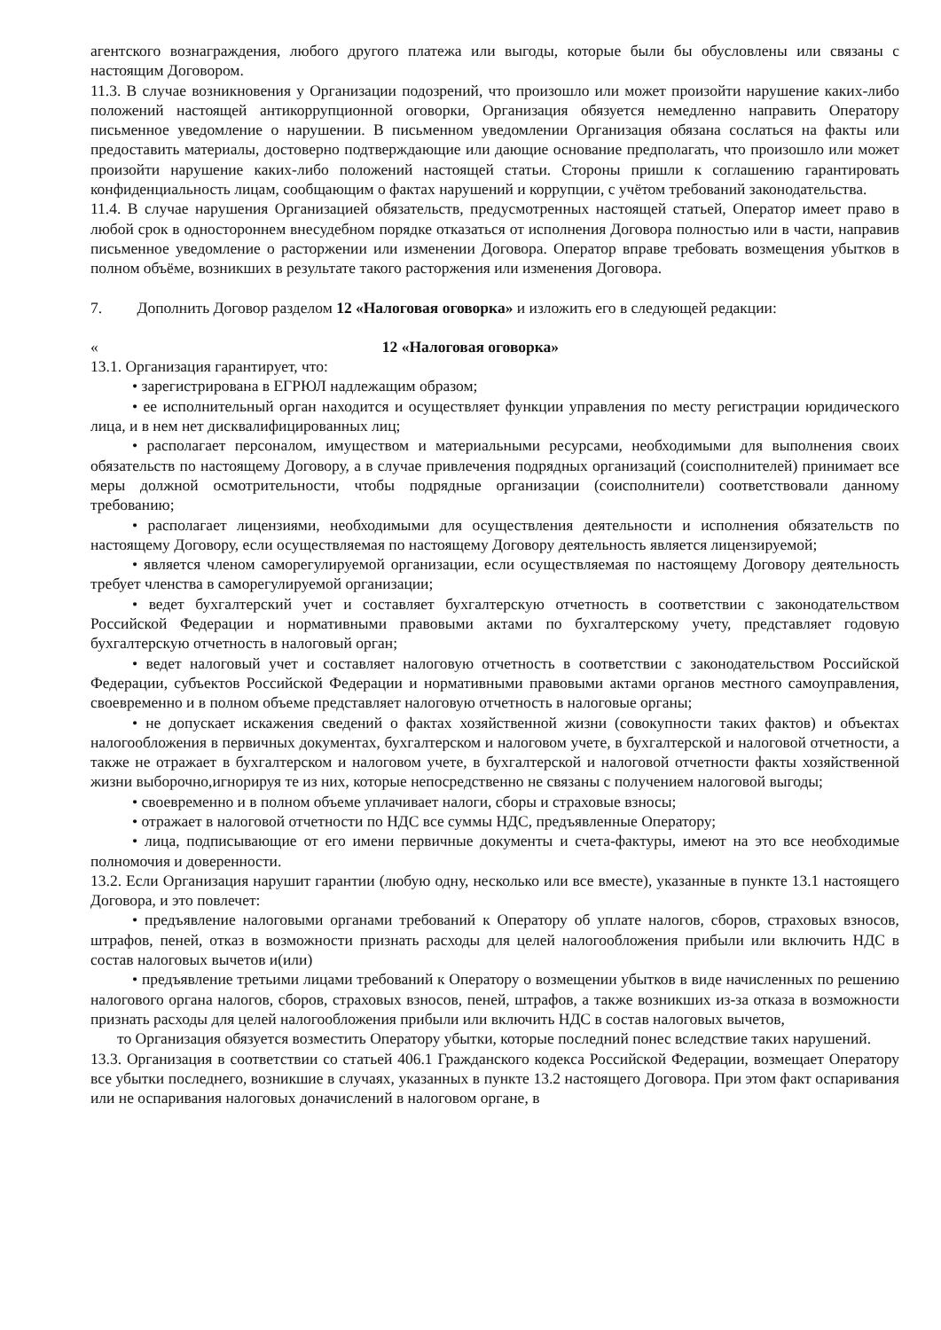агентского вознаграждения, любого другого платежа или выгоды, которые были бы обусловлены или связаны с настоящим Договором.
11.3. В случае возникновения у Организации подозрений, что произошло или может произойти нарушение каких-либо положений настоящей антикоррупционной оговорки, Организация обязуется немедленно направить Оператору письменное уведомление о нарушении. В письменном уведомлении Организация обязана сослаться на факты или предоставить материалы, достоверно подтверждающие или дающие основание предполагать, что произошло или может произойти нарушение каких-либо положений настоящей статьи. Стороны пришли к соглашению гарантировать конфиденциальность лицам, сообщающим о фактах нарушений и коррупции, с учётом требований законодательства.
11.4. В случае нарушения Организацией обязательств, предусмотренных настоящей статьей, Оператор имеет право в любой срок в одностороннем внесудебном порядке отказаться от исполнения Договора полностью или в части, направив письменное уведомление о расторжении или изменении Договора. Оператор вправе требовать возмещения убытков в полном объёме, возникших в результате такого расторжения или изменения Договора.
7. Дополнить Договор разделом 12 «Налоговая оговорка» и изложить его в следующей редакции:
« 12 «Налоговая оговорка»
13.1. Организация гарантирует, что:
• зарегистрирована в ЕГРЮЛ надлежащим образом;
• ее исполнительный орган находится и осуществляет функции управления по месту регистрации юридического лица, и в нем нет дисквалифицированных лиц;
• располагает персоналом, имуществом и материальными ресурсами, необходимыми для выполнения своих обязательств по настоящему Договору, а в случае привлечения подрядных организаций (соисполнителей) принимает все меры должной осмотрительности, чтобы подрядные организации (соисполнители) соответствовали данному требованию;
• располагает лицензиями, необходимыми для осуществления деятельности и исполнения обязательств по настоящему Договору, если осуществляемая по настоящему Договору деятельность является лицензируемой;
• является членом саморегулируемой организации, если осуществляемая по настоящему Договору деятельность требует членства в саморегулируемой организации;
• ведет бухгалтерский учет и составляет бухгалтерскую отчетность в соответствии с законодательством Российской Федерации и нормативными правовыми актами по бухгалтерскому учету, представляет годовую бухгалтерскую отчетность в налоговый орган;
• ведет налоговый учет и составляет налоговую отчетность в соответствии с законодательством Российской Федерации, субъектов Российской Федерации и нормативными правовыми актами органов местного самоуправления, своевременно и в полном объеме представляет налоговую отчетность в налоговые органы;
• не допускает искажения сведений о фактах хозяйственной жизни (совокупности таких фактов) и объектах налогообложения в первичных документах, бухгалтерском и налоговом учете, в бухгалтерской и налоговой отчетности, а также не отражает в бухгалтерском и налоговом учете, в бухгалтерской и налоговой отчетности факты хозяйственной жизни выборочно,игнорируя те из них, которые непосредственно не связаны с получением налоговой выгоды;
• своевременно и в полном объеме уплачивает налоги, сборы и страховые взносы;
• отражает в налоговой отчетности по НДС все суммы НДС, предъявленные Оператору;
• лица, подписывающие от его имени первичные документы и счета-фактуры, имеют на это все необходимые полномочия и доверенности.
13.2. Если Организация нарушит гарантии (любую одну, несколько или все вместе), указанные в пункте 13.1 настоящего Договора, и это повлечет:
• предъявление налоговыми органами требований к Оператору об уплате налогов, сборов, страховых взносов, штрафов, пеней, отказ в возможности признать расходы для целей налогообложения прибыли или включить НДС в состав налоговых вычетов и(или)
• предъявление третьими лицами требований к Оператору о возмещении убытков в виде начисленных по решению налогового органа налогов, сборов, страховых взносов, пеней, штрафов, а также возникших из-за отказа в возможности признать расходы для целей налогообложения прибыли или включить НДС в состав налоговых вычетов,
то Организация обязуется возместить Оператору убытки, которые последний понес вследствие таких нарушений.
13.3. Организация в соответствии со статьей 406.1 Гражданского кодекса Российской Федерации, возмещает Оператору все убытки последнего, возникшие в случаях, указанных в пункте 13.2 настоящего Договора. При этом факт оспаривания или не оспаривания налоговых доначислений в налоговом органе, в